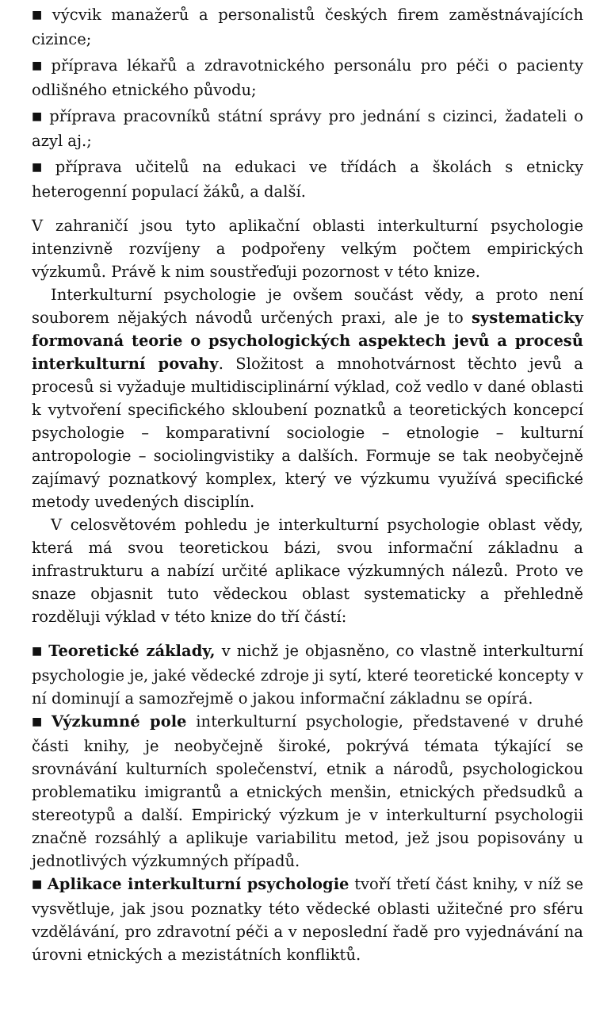■ výcvik manažerů a personalistů českých firem zaměstnávajících cizince;
■ příprava lékařů a zdravotnického personálu pro péči o pacienty odlišného etnického původu;
■ příprava pracovníků státní správy pro jednání s cizinci, žadateli o azyl aj.;
■ příprava učitelů na edukaci ve třídách a školách s etnicky heterogenní populací žáků, a další.
V zahraničí jsou tyto aplikační oblasti interkulturní psychologie intenzivně rozvíjeny a podpořeny velkým počtem empirických výzkumů. Právě k nim soustřeďuji pozornost v této knize.
Interkulturní psychologie je ovšem součást vědy, a proto není souborem nějakých návodů určených praxi, ale je to systematicky formovaná teorie o psychologických aspektech jevů a procesů interkulturní povahy. Složitost a mnohotvárnost těchto jevů a procesů si vyžaduje multidisciplinární výklad, což vedlo v dané oblasti k vytvoření specifického skloubení poznatků a teoretických koncepcí psychologie – komparativní sociologie – etnologie – kulturní antropologie – sociolingvistiky a dalších. Formuje se tak neobyčejně zajímavý poznatkový komplex, který ve výzkumu využívá specifické metody uvedených disciplín.
V celosvětovém pohledu je interkulturní psychologie oblast vědy, která má svou teoretickou bázi, svou informační základnu a infrastrukturu a nabízí určité aplikace výzkumných nálezů. Proto ve snaze objasnit tuto vědeckou oblast systematicky a přehledně rozděluji výklad v této knize do tří částí:
■ Teoretické základy, v nichž je objasněno, co vlastně interkulturní psychologie je, jaké vědecké zdroje ji sytí, které teoretické koncepty v ní dominují a samozřejmě o jakou informační základnu se opírá.
■ Výzkumné pole interkulturní psychologie, představené v druhé části knihy, je neobyčejně široké, pokrývá témata týkající se srovnávání kulturních společenství, etnik a národů, psychologickou problematiku imigrantů a etnických menšin, etnických předsudků a stereotypů a další. Empirický výzkum je v interkulturní psychologii značně rozsáhlý a aplikuje variabilitu metod, jež jsou popisovány u jednotlivých výzkumných případů.
■ Aplikace interkulturní psychologie tvoří třetí část knihy, v níž se vysvětluje, jak jsou poznatky této vědecké oblasti užitečné pro sféru vzdělávání, pro zdravotní péči a v neposlední řadě pro vyjednávání na úrovni etnických a mezistátních konfliktů.